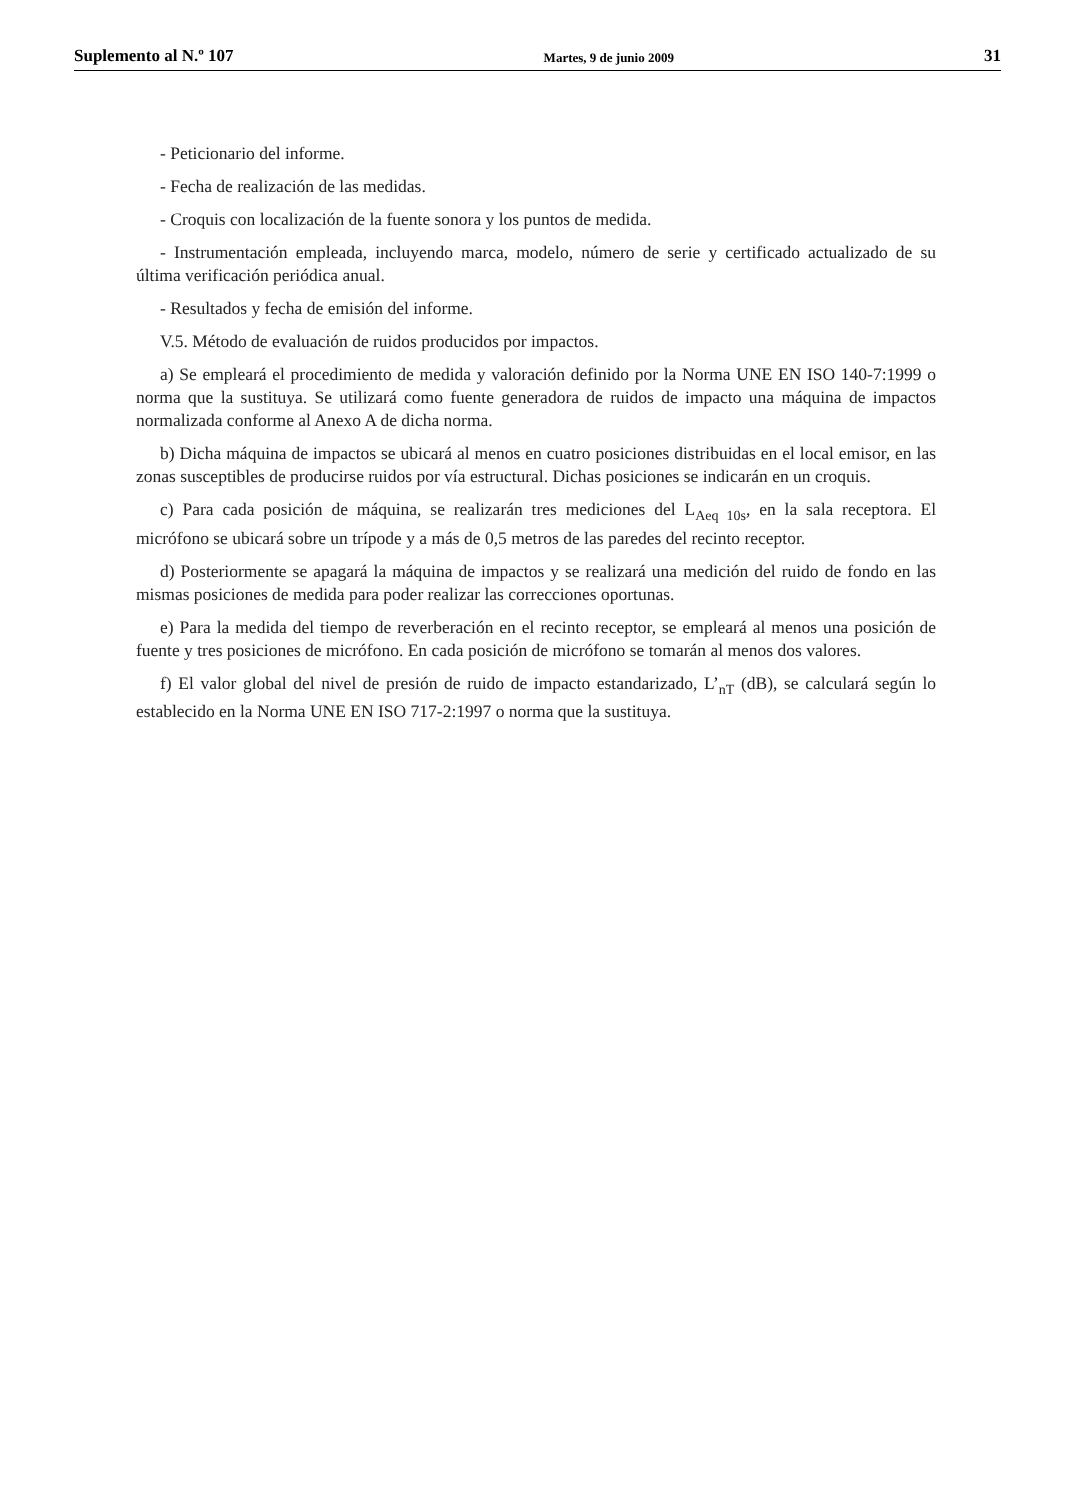Suplemento al N.º 107 Martes, 9 de junio 2009 31
- Peticionario del informe.
- Fecha de realización de las medidas.
- Croquis con localización de la fuente sonora y los puntos de medida.
- Instrumentación empleada, incluyendo marca, modelo, número de serie y certificado actualizado de su última verificación periódica anual.
- Resultados y fecha de emisión del informe.
V.5. Método de evaluación de ruidos producidos por impactos.
a) Se empleará el procedimiento de medida y valoración definido por la Norma UNE EN ISO 140-7:1999 o norma que la sustituya. Se utilizará como fuente generadora de ruidos de impacto una máquina de impactos normalizada conforme al Anexo A de dicha norma.
b) Dicha máquina de impactos se ubicará al menos en cuatro posiciones distribuidas en el local emisor, en las zonas susceptibles de producirse ruidos por vía estructural. Dichas posiciones se indicarán en un croquis.
c) Para cada posición de máquina, se realizarán tres mediciones del L<sub>Aeq 10s</sub>, en la sala receptora. El micrófono se ubicará sobre un trípode y a más de 0,5 metros de las paredes del recinto receptor.
d) Posteriormente se apagará la máquina de impactos y se realizará una medición del ruido de fondo en las mismas posiciones de medida para poder realizar las correcciones oportunas.
e) Para la medida del tiempo de reverberación en el recinto receptor, se empleará al menos una posición de fuente y tres posiciones de micrófono. En cada posición de micrófono se tomarán al menos dos valores.
f) El valor global del nivel de presión de ruido de impacto estandarizado, L’<sub>nT</sub> (dB), se calculará según lo establecido en la Norma UNE EN ISO 717-2:1997 o norma que la sustituya.